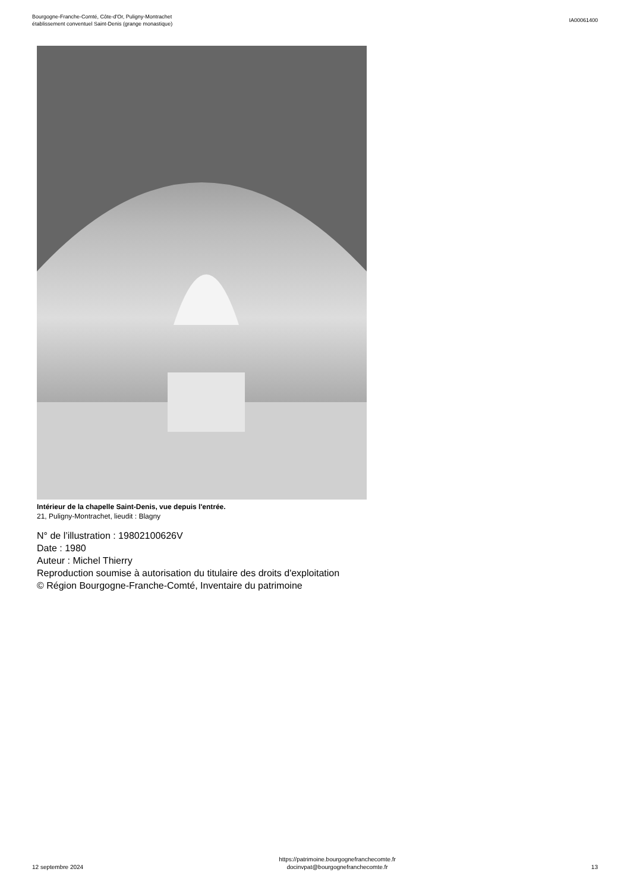Bourgogne-Franche-Comté, Côte-d'Or, Puligny-Montrachet
établissement conventuel Saint-Denis (grange monastique)
IA00061400
Intérieur de la chapelle Saint-Denis, vue depuis l'entrée.
21, Puligny-Montrachet, lieudit : Blagny
N° de l’illustration : 19802100626V
Date : 1980
Auteur : Michel Thierry
Reproduction soumise à autorisation du titulaire des droits d'exploitation
© Région Bourgogne-Franche-Comté, Inventaire du patrimoine
12 septembre 2024
https://patrimoine.bourgognefranchecomte.fr
docinvpat@bourgognefranchecomte.fr
13